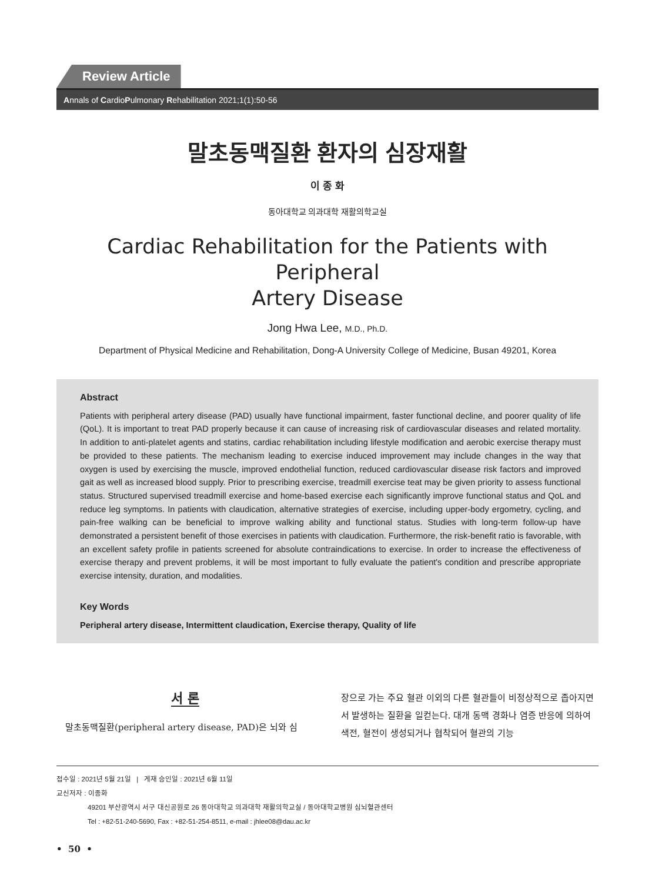Review Article
Annals of CardioPulmonary Rehabilitation 2021;1(1):50-56
말초동맥질환 환자의 심장재활
이 종 화
동아대학교 의과대학 재활의학교실
Cardiac Rehabilitation for the Patients with Peripheral
Artery Disease
Jong Hwa Lee, M.D., Ph.D.
Department of Physical Medicine and Rehabilitation, Dong-A University College of Medicine, Busan 49201, Korea
Abstract
Patients with peripheral artery disease (PAD) usually have functional impairment, faster functional decline, and poorer quality of life (QoL). It is important to treat PAD properly because it can cause of increasing risk of cardiovascular diseases and related mortality. In addition to anti-platelet agents and statins, cardiac rehabilitation including lifestyle modification and aerobic exercise therapy must be provided to these patients. The mechanism leading to exercise induced improvement may include changes in the way that oxygen is used by exercising the muscle, improved endothelial function, reduced cardiovascular disease risk factors and improved gait as well as increased blood supply. Prior to prescribing exercise, treadmill exercise teat may be given priority to assess functional status. Structured supervised treadmill exercise and home-based exercise each significantly improve functional status and QoL and reduce leg symptoms. In patients with claudication, alternative strategies of exercise, including upper-body ergometry, cycling, and pain-free walking can be beneficial to improve walking ability and functional status. Studies with long-term follow-up have demonstrated a persistent benefit of those exercises in patients with claudication. Furthermore, the risk-benefit ratio is favorable, with an excellent safety profile in patients screened for absolute contraindications to exercise. In order to increase the effectiveness of exercise therapy and prevent problems, it will be most important to fully evaluate the patient's condition and prescribe appropriate exercise intensity, duration, and modalities.
Key Words
Peripheral artery disease, Intermittent claudication, Exercise therapy, Quality of life
서 론
말초동맥질환(peripheral artery disease, PAD)은 뇌와 심
장으로 가는 주요 혈관 이외의 다른 혈관들이 비정상적으로 좁아지면서 발생하는 질환을 일컫는다. 대개 동맥 경화나 염증 반응에 의하여 색전, 혈전이 생성되거나 협착되어 혈관의 기능
접수일 : 2021년 5월 21일 | 게재 승인일 : 2021년 6월 11일
교신저자 : 이종화
49201 부산광역시 서구 대신공원로 26 동아대학교 의과대학 재활의학교실 / 동아대학교병원 심뇌혈관센터
Tel : +82-51-240-5690, Fax : +82-51-254-8511, e-mail : jhlee08@dau.ac.kr
• 50 •